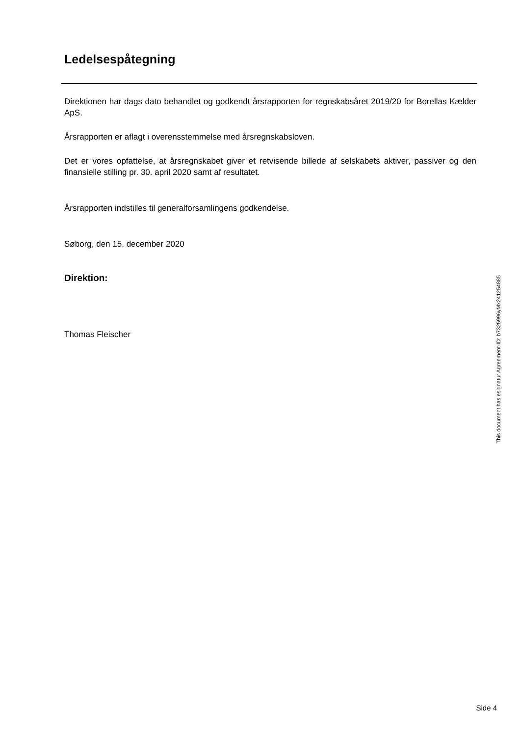Ledelsespåtegning
Direktionen har dags dato behandlet og godkendt årsrapporten for regnskabsåret 2019/20 for Borellas Kælder ApS.
Årsrapporten er aflagt i overensstemmelse med årsregnskabsloven.
Det er vores opfattelse, at årsregnskabet giver et retvisende billede af selskabets aktiver, passiver og den finansielle stilling pr. 30. april 2020 samt af resultatet.
Årsrapporten indstilles til generalforsamlingens godkendelse.
Søborg, den 15. december 2020
Direktion:
Thomas Fleischer
This document has esignatur Agreement-ID: b7325996yMx241254885
Side 4